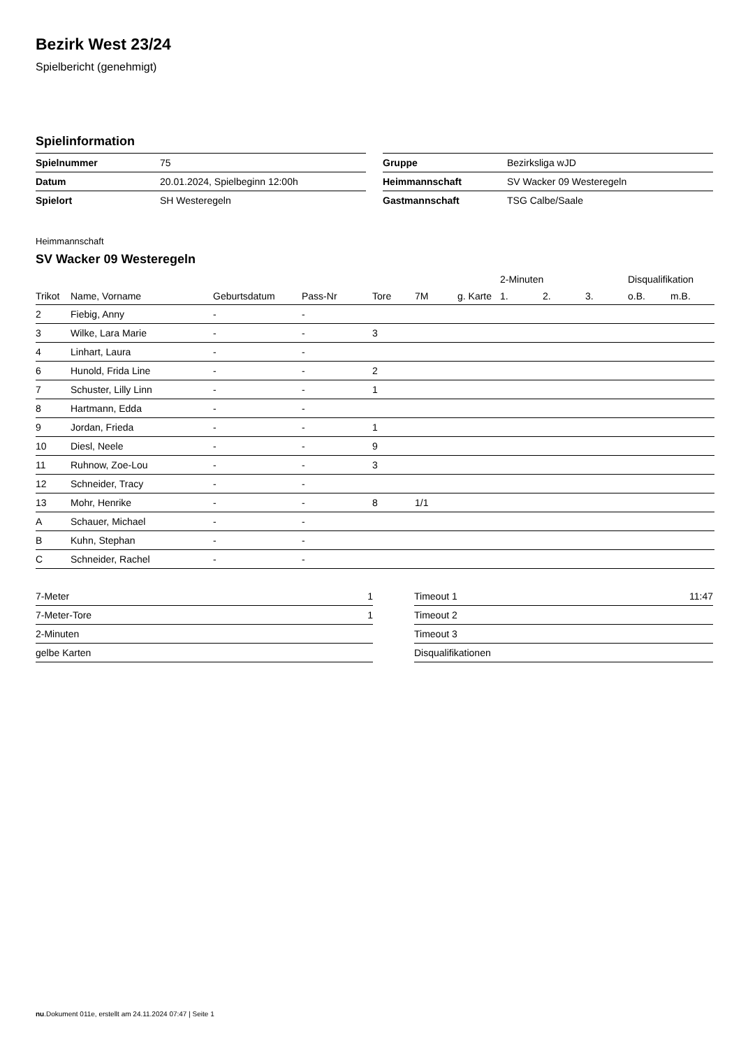Bezirk West 23/24
Spielbericht (genehmigt)
Spielinformation
| Spielnummer | 75 |
| Datum | 20.01.2024, Spielbeginn 12:00h |
| Spielort | SH Westeregeln |
| Gruppe | Bezirksliga wJD |
| Heimmannschaft | SV Wacker 09 Westeregeln |
| Gastmannschaft | TSG Calbe/Saale |
Heimmannschaft
SV Wacker 09 Westeregeln
| | | | | | | | 2-Minuten | | | Disqualifikation | |
| --- | --- | --- | --- | --- | --- | --- | --- | --- | --- | --- | --- |
| Trikot | Name, Vorname | Geburtsdatum | Pass-Nr | Tore | 7M | g. Karte | 1. | 2. | 3. | o.B. | m.B. |
| 2 | Fiebig, Anny | - | - | | | | | | | | |
| 3 | Wilke, Lara Marie | - | - | 3 | | | | | | | |
| 4 | Linhart, Laura | - | - | | | | | | | | |
| 6 | Hunold, Frida Line | - | - | 2 | | | | | | | |
| 7 | Schuster, Lilly Linn | - | - | 1 | | | | | | | |
| 8 | Hartmann, Edda | - | - | | | | | | | | |
| 9 | Jordan, Frieda | - | - | 1 | | | | | | | |
| 10 | Diesl, Neele | - | - | 9 | | | | | | | |
| 11 | Ruhnow, Zoe-Lou | - | - | 3 | | | | | | | |
| 12 | Schneider, Tracy | - | - | | | | | | | | |
| 13 | Mohr, Henrike | - | - | 8 | 1/1 | | | | | | |
| A | Schauer, Michael | - | - | | | | | | | | |
| B | Kuhn, Stephan | - | - | | | | | | | | |
| C | Schneider, Rachel | - | - | | | | | | | | |
| 7-Meter | 1 |
| 7-Meter-Tore | 1 |
| 2-Minuten | |
| gelbe Karten | |
| Timeout 1 | 11:47 |
| Timeout 2 | |
| Timeout 3 | |
| Disqualifikationen | |
nu.Dokument 011e, erstellt am 24.11.2024 07:47 | Seite 1